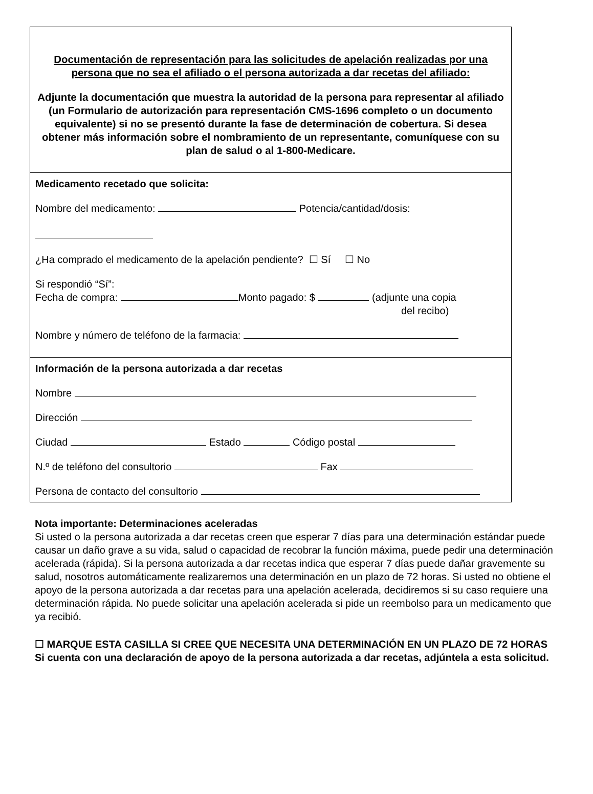Documentación de representación para las solicitudes de apelación realizadas por una persona que no sea el afiliado o el persona autorizada a dar recetas del afiliado:
Adjunte la documentación que muestra la autoridad de la persona para representar al afiliado (un Formulario de autorización para representación CMS-1696 completo o un documento equivalente) si no se presentó durante la fase de determinación de cobertura. Si desea obtener más información sobre el nombramiento de un representante, comuníquese con su plan de salud o al 1-800-Medicare.
Medicamento recetado que solicita:
Nombre del medicamento: Potencia/cantidad/dosis:
¿Ha comprado el medicamento de la apelación pendiente? ☐ Sí ☐ No
Si respondió “Sí”:
Fecha de compra: Monto pagado: $ (adjunte una copia
del recibo)
Nombre y número de teléfono de la farmacia:
Información de la persona autorizada a dar recetas
Nombre
Dirección
Ciudad Estado Código postal
N.º de teléfono del consultorio Fax
Persona de contacto del consultorio
Nota importante: Determinaciones aceleradas
Si usted o la persona autorizada a dar recetas creen que esperar 7 días para una determinación estándar puede causar un daño grave a su vida, salud o capacidad de recobrar la función máxima, puede pedir una determinación acelerada (rápida). Si la persona autorizada a dar recetas indica que esperar 7 días puede dañar gravemente su salud, nosotros automáticamente realizaremos una determinación en un plazo de 72 horas. Si usted no obtiene el apoyo de la persona autorizada a dar recetas para una apelación acelerada, decidiremos si su caso requiere una determinación rápida. No puede solicitar una apelación acelerada si pide un reembolso para un medicamento que ya recibió.
☐ MARQUE ESTA CASILLA SI CREE QUE NECESITA UNA DETERMINACIÓN EN UN PLAZO DE 72 HORAS
Si cuenta con una declaración de apoyo de la persona autorizada a dar recetas, adjúntela a esta solicitud.